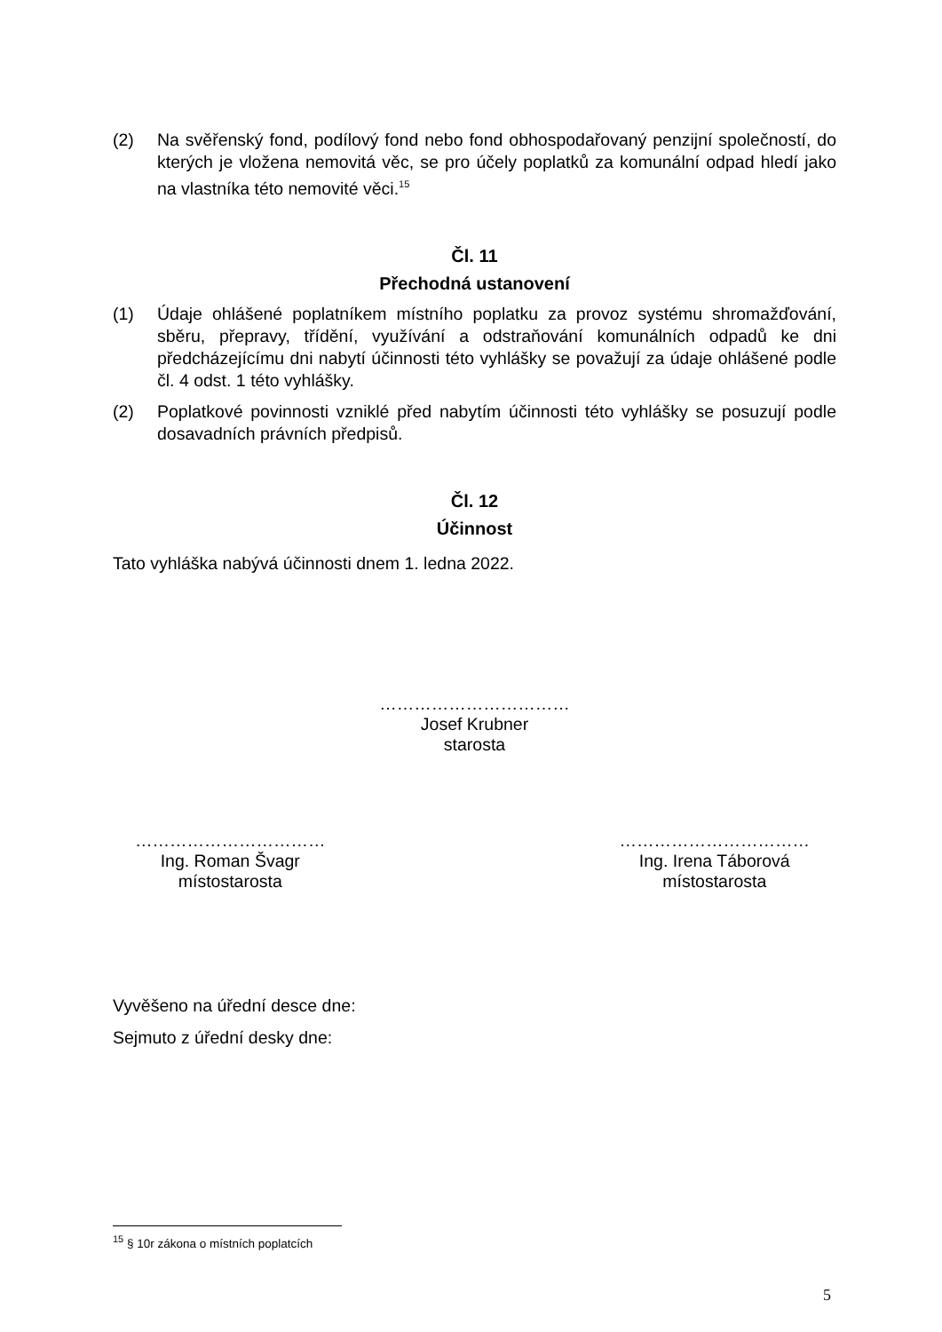(2) Na svěřenský fond, podílový fond nebo fond obhospodařovaný penzijní společností, do kterých je vložena nemovitá věc, se pro účely poplatků za komunální odpad hledí jako na vlastníka této nemovité věci.<sup>15</sup>
Čl. 11
Přechodná ustanovení
(1) Údaje ohlášené poplatníkem místního poplatku za provoz systému shromažďování, sběru, přepravy, třídění, využívání a odstraňování komunálních odpadů ke dni předcházejícímu dni nabytí účinnosti této vyhlášky se považují za údaje ohlášené podle čl. 4 odst. 1 této vyhlášky.
(2) Poplatkové povinnosti vzniklé před nabytím účinnosti této vyhlášky se posuzují podle dosavadních právních předpisů.
Čl. 12
Účinnost
Tato vyhláška nabývá účinnosti dnem 1. ledna 2022.
……………………………
Josef Krubner
starosta
……………………………
Ing. Roman Švagr
místostarosta
……………………………
Ing. Irena Táborová
místostarosta
Vyvěšeno na úřední desce dne:
Sejmuto z úřední desky dne:
<sup>15</sup> § 10r zákona o místních poplatcích
5